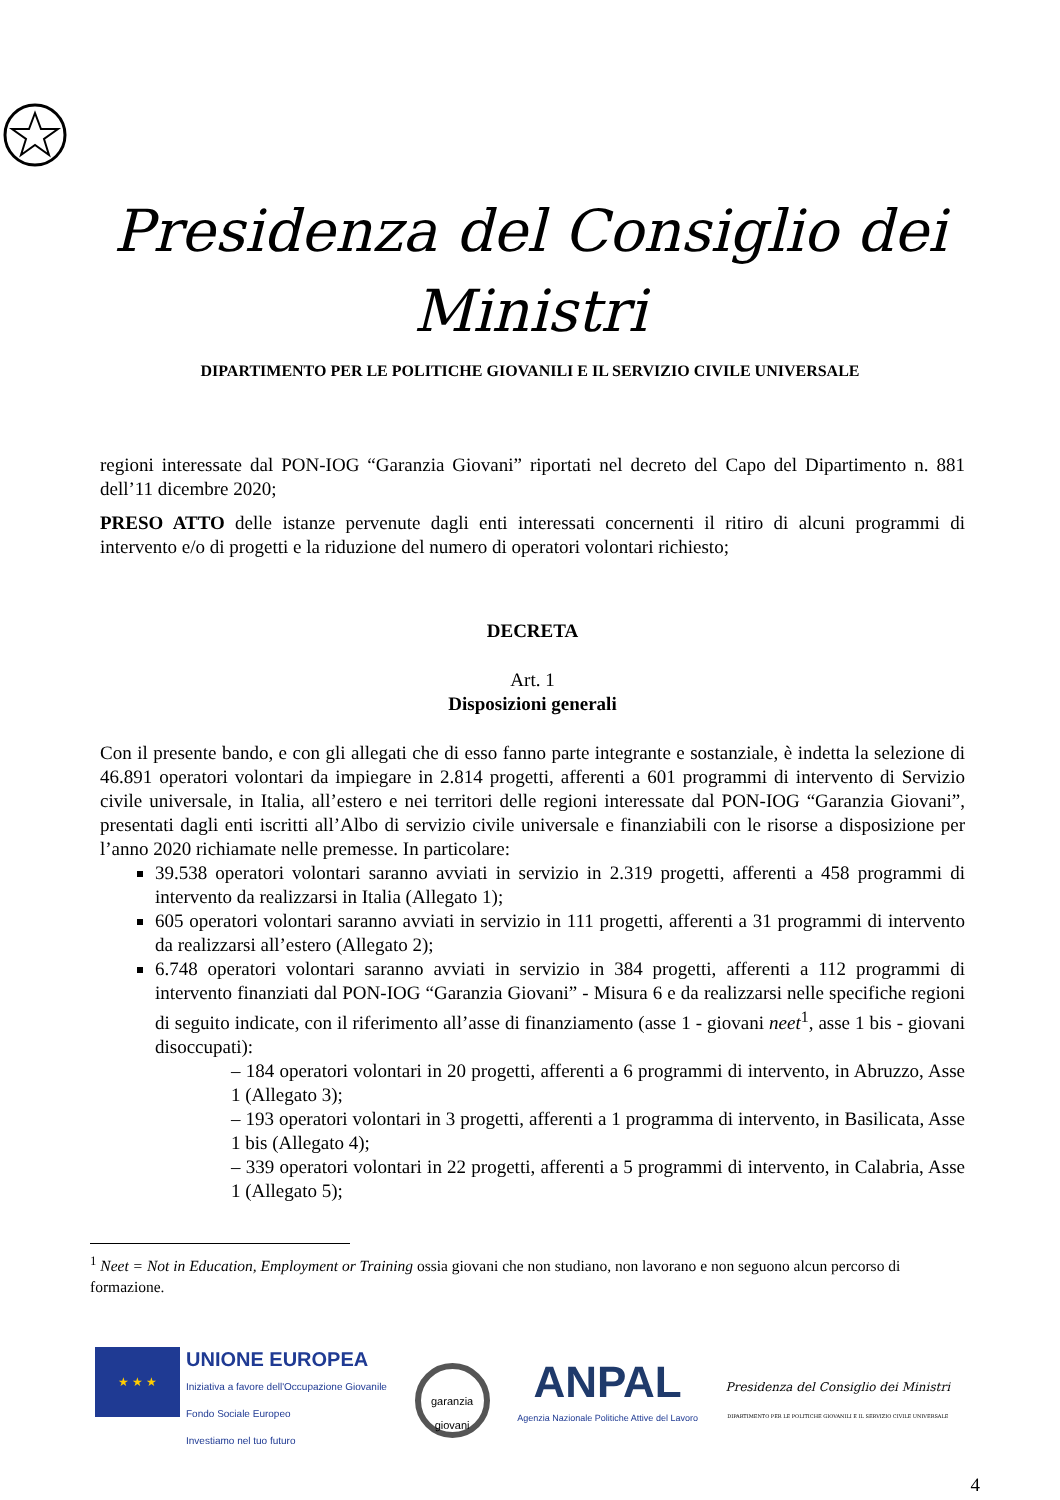Presidenza del Consiglio dei Ministri
DIPARTIMENTO PER LE POLITICHE GIOVANILI E IL SERVIZIO CIVILE UNIVERSALE
regioni interessate dal PON-IOG “Garanzia Giovani” riportati nel decreto del Capo del Dipartimento n. 881 dell’11 dicembre 2020;
PRESO ATTO delle istanze pervenute dagli enti interessati concernenti il ritiro di alcuni programmi di intervento e/o di progetti e la riduzione del numero di operatori volontari richiesto;
DECRETA
Art. 1
Disposizioni generali
Con il presente bando, e con gli allegati che di esso fanno parte integrante e sostanziale, è indetta la selezione di 46.891 operatori volontari da impiegare in 2.814 progetti, afferenti a 601 programmi di intervento di Servizio civile universale, in Italia, all’estero e nei territori delle regioni interessate dal PON-IOG “Garanzia Giovani”, presentati dagli enti iscritti all’Albo di servizio civile universale e finanziabili con le risorse a disposizione per l’anno 2020 richiamate nelle premesse. In particolare:
39.538 operatori volontari saranno avviati in servizio in 2.319 progetti, afferenti a 458 programmi di intervento da realizzarsi in Italia (Allegato 1);
605 operatori volontari saranno avviati in servizio in 111 progetti, afferenti a 31 programmi di intervento da realizzarsi all’estero (Allegato 2);
6.748 operatori volontari saranno avviati in servizio in 384 progetti, afferenti a 112 programmi di intervento finanziati dal PON-IOG “Garanzia Giovani” - Misura 6 e da realizzarsi nelle specifiche regioni di seguito indicate, con il riferimento all’asse di finanziamento (asse 1 - giovani neet<sup>1</sup>, asse 1 bis - giovani disoccupati):
– 184 operatori volontari in 20 progetti, afferenti a 6 programmi di intervento, in Abruzzo, Asse 1 (Allegato 3);
– 193 operatori volontari in 3 progetti, afferenti a 1 programma di intervento, in Basilicata, Asse 1 bis (Allegato 4);
– 339 operatori volontari in 22 progetti, afferenti a 5 programmi di intervento, in Calabria, Asse 1 (Allegato 5);
<sup>1</sup> Neet = Not in Education, Employment or Training ossia giovani che non studiano, non lavorano e non seguono alcun percorso di formazione.
★ ★ ★
UNIONE EUROPEA
Iniziativa a favore dell'Occupazione Giovanile
Fondo Sociale Europeo
Investiamo nel tuo futuro
garanzia
giovani
ANPAL
Agenzia Nazionale Politiche Attive del Lavoro
Presidenza del Consiglio dei Ministri
DIPARTIMENTO PER LE POLITICHE GIOVANILI E IL SERVIZIO CIVILE UNIVERSALE
4